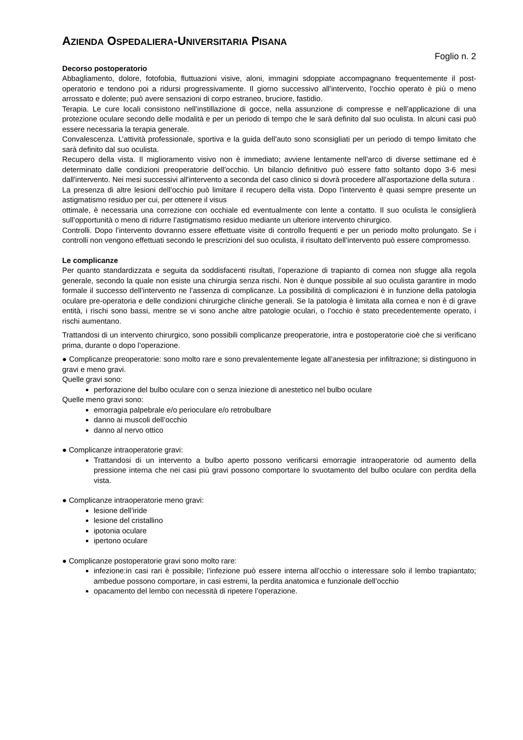AZIENDA OSPEDALIERA-UNIVERSITARIA PISANA
Foglio n. 2
Decorso postoperatorio
Abbagliamento, dolore, fotofobia, fluttuazioni visive, aloni, immagini sdoppiate accompagnano frequentemente il post-operatorio e tendono poi a ridursi progressivamente. Il giorno successivo all’intervento, l’occhio operato è più o meno arrossato e dolente; può avere sensazioni di corpo estraneo, bruciore, fastidio.
Terapia. Le cure locali consistono nell’instillazione di gocce, nella assunzione di compresse e nell’applicazione di una protezione oculare secondo delle modalità e per un periodo di tempo che le sarà definito dal suo oculista. In alcuni casi può essere necessaria la terapia generale.
Convalescenza. L’attività professionale, sportiva e la guida dell’auto sono sconsigliati per un periodo di tempo limitato che sarà definito dal suo oculista.
Recupero della vista. Il miglioramento visivo non è immediato; avviene lentamente nell’arco di diverse settimane ed è determinato dalle condizioni preoperatorie dell’occhio. Un bilancio definitivo può essere fatto soltanto dopo 3-6 mesi dall'intervento. Nei mesi successivi all'intervento a seconda del caso clinico si dovrà procedere all’asportazione della sutura .
La presenza di altre lesioni dell’occhio può limitare il recupero della vista. Dopo l’intervento è quasi sempre presente un astigmatismo residuo per cui, per ottenere il visus
ottimale, è necessaria una correzione con occhiale ed eventualmente con lente a contatto. Il suo oculista le consiglierà sull’opportunità o meno di ridurre l’astigmatismo residuo mediante un ulteriore intervento chirurgico.
Controlli. Dopo l’intervento dovranno essere effettuate visite di controllo frequenti e per un periodo molto prolungato. Se i controlli non vengono effettuati secondo le prescrizioni del suo oculista, il risultato dell’intervento può essere compromesso.
Le complicanze
Per quanto standardizzata e seguita da soddisfacenti risultati, l’operazione di trapianto di cornea non sfugge alla regola generale, secondo la quale non esiste una chirurgia senza rischi. Non è dunque possibile al suo oculista garantire in modo formale il successo dell’intervento ne l’assenza di complicanze. La possibilità di complicazioni è in funzione della patologia oculare pre-operatoria e delle condizioni chirurgiche cliniche generali. Se la patologia è limitata alla cornea e non è di grave entità, i rischi sono bassi, mentre se vi sono anche altre patologie oculari, o l’occhio è stato precedentemente operato, i rischi aumentano.
Trattandosi di un intervento chirurgico, sono possibili complicanze preoperatorie, intra e postoperatorie cioè che si verificano prima, durante o dopo l’operazione.
● Complicanze preoperatorie: sono molto rare e sono prevalentemente legate all’anestesia per infiltrazione; si distinguono in gravi e meno gravi.
Quelle gravi sono:
perforazione del bulbo oculare con o senza iniezione di anestetico nel bulbo oculare
Quelle meno gravi sono:
emorragia palpebrale e/o perioculare e/o retrobulbare
danno ai muscoli dell’occhio
danno al nervo ottico
● Complicanze intraoperatorie gravi:
Trattandosi di un intervento a bulbo aperto possono verificarsi emorragie intraoperatorie od aumento della pressione interna che nei casi più gravi possono comportare lo svuotamento del bulbo oculare con perdita della vista.
● Complicanze intraoperatorie meno gravi:
lesione dell’iride
lesione del cristallino
ipotonia oculare
ipertono oculare
● Complicanze postoperatorie gravi sono molto rare:
infezione:in casi rari è possibile; l’infezione può essere interna all’occhio o interessare solo il lembo trapiantato; ambedue possono comportare, in casi estremi, la perdita anatomica e funzionale dell’occhio
opacamento del lembo con necessità di ripetere l’operazione.